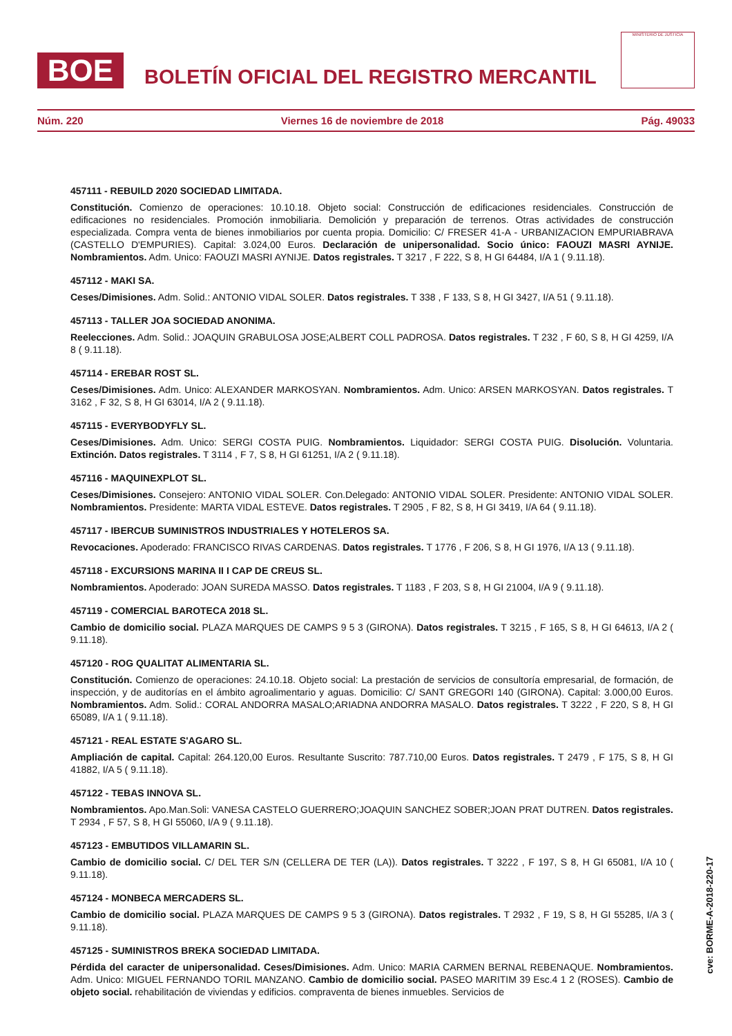BOE
BOLETÍN OFICIAL DEL REGISTRO MERCANTIL
MINISTERIO DE JUSTICIA
Núm. 220 Viernes 16 de noviembre de 2018 Pág. 49033
457111 - REBUILD 2020 SOCIEDAD LIMITADA.
Constitución. Comienzo de operaciones: 10.10.18. Objeto social: Construcción de edificaciones residenciales. Construcción de edificaciones no residenciales. Promoción inmobiliaria. Demolición y preparación de terrenos. Otras actividades de construcción especializada. Compra venta de bienes inmobiliarios por cuenta propia. Domicilio: C/ FRESER 41-A - URBANIZACION EMPURIABRAVA (CASTELLO D'EMPURIES). Capital: 3.024,00 Euros. Declaración de unipersonalidad. Socio único: FAOUZI MASRI AYNIJE. Nombramientos. Adm. Unico: FAOUZI MASRI AYNIJE. Datos registrales. T 3217 , F 222, S 8, H GI 64484, I/A 1 ( 9.11.18).
457112 - MAKI SA.
Ceses/Dimisiones. Adm. Solid.: ANTONIO VIDAL SOLER. Datos registrales. T 338 , F 133, S 8, H GI 3427, I/A 51 ( 9.11.18).
457113 - TALLER JOA SOCIEDAD ANONIMA.
Reelecciones. Adm. Solid.: JOAQUIN GRABULOSA JOSE;ALBERT COLL PADROSA. Datos registrales. T 232 , F 60, S 8, H GI 4259, I/A 8 ( 9.11.18).
457114 - EREBAR ROST SL.
Ceses/Dimisiones. Adm. Unico: ALEXANDER MARKOSYAN. Nombramientos. Adm. Unico: ARSEN MARKOSYAN. Datos registrales. T 3162 , F 32, S 8, H GI 63014, I/A 2 ( 9.11.18).
457115 - EVERYBODYFLY SL.
Ceses/Dimisiones. Adm. Unico: SERGI COSTA PUIG. Nombramientos. Liquidador: SERGI COSTA PUIG. Disolución. Voluntaria. Extinción. Datos registrales. T 3114 , F 7, S 8, H GI 61251, I/A 2 ( 9.11.18).
457116 - MAQUINEXPLOT SL.
Ceses/Dimisiones. Consejero: ANTONIO VIDAL SOLER. Con.Delegado: ANTONIO VIDAL SOLER. Presidente: ANTONIO VIDAL SOLER. Nombramientos. Presidente: MARTA VIDAL ESTEVE. Datos registrales. T 2905 , F 82, S 8, H GI 3419, I/A 64 ( 9.11.18).
457117 - IBERCUB SUMINISTROS INDUSTRIALES Y HOTELEROS SA.
Revocaciones. Apoderado: FRANCISCO RIVAS CARDENAS. Datos registrales. T 1776 , F 206, S 8, H GI 1976, I/A 13 ( 9.11.18).
457118 - EXCURSIONS MARINA II I CAP DE CREUS SL.
Nombramientos. Apoderado: JOAN SUREDA MASSO. Datos registrales. T 1183 , F 203, S 8, H GI 21004, I/A 9 ( 9.11.18).
457119 - COMERCIAL BAROTECA 2018 SL.
Cambio de domicilio social. PLAZA MARQUES DE CAMPS 9 5 3 (GIRONA). Datos registrales. T 3215 , F 165, S 8, H GI 64613, I/A 2 ( 9.11.18).
457120 - ROG QUALITAT ALIMENTARIA SL.
Constitución. Comienzo de operaciones: 24.10.18. Objeto social: La prestación de servicios de consultoría empresarial, de formación, de inspección, y de auditorías en el ámbito agroalimentario y aguas. Domicilio: C/ SANT GREGORI 140 (GIRONA). Capital: 3.000,00 Euros. Nombramientos. Adm. Solid.: CORAL ANDORRA MASALO;ARIADNA ANDORRA MASALO. Datos registrales. T 3222 , F 220, S 8, H GI 65089, I/A 1 ( 9.11.18).
457121 - REAL ESTATE S'AGARO SL.
Ampliación de capital. Capital: 264.120,00 Euros. Resultante Suscrito: 787.710,00 Euros. Datos registrales. T 2479 , F 175, S 8, H GI 41882, I/A 5 ( 9.11.18).
457122 - TEBAS INNOVA SL.
Nombramientos. Apo.Man.Soli: VANESA CASTELO GUERRERO;JOAQUIN SANCHEZ SOBER;JOAN PRAT DUTREN. Datos registrales. T 2934 , F 57, S 8, H GI 55060, I/A 9 ( 9.11.18).
457123 - EMBUTIDOS VILLAMARIN SL.
Cambio de domicilio social. C/ DEL TER S/N (CELLERA DE TER (LA)). Datos registrales. T 3222 , F 197, S 8, H GI 65081, I/A 10 ( 9.11.18).
457124 - MONBECA MERCADERS SL.
Cambio de domicilio social. PLAZA MARQUES DE CAMPS 9 5 3 (GIRONA). Datos registrales. T 2932 , F 19, S 8, H GI 55285, I/A 3 ( 9.11.18).
457125 - SUMINISTROS BREKA SOCIEDAD LIMITADA.
Pérdida del caracter de unipersonalidad. Ceses/Dimisiones. Adm. Unico: MARIA CARMEN BERNAL REBENAQUE. Nombramientos. Adm. Unico: MIGUEL FERNANDO TORIL MANZANO. Cambio de domicilio social. PASEO MARITIM 39 Esc.4 1 2 (ROSES). Cambio de objeto social. rehabilitación de viviendas y edificios. compraventa de bienes inmuebles. Servicios de
cve: BORME-A-2018-220-17